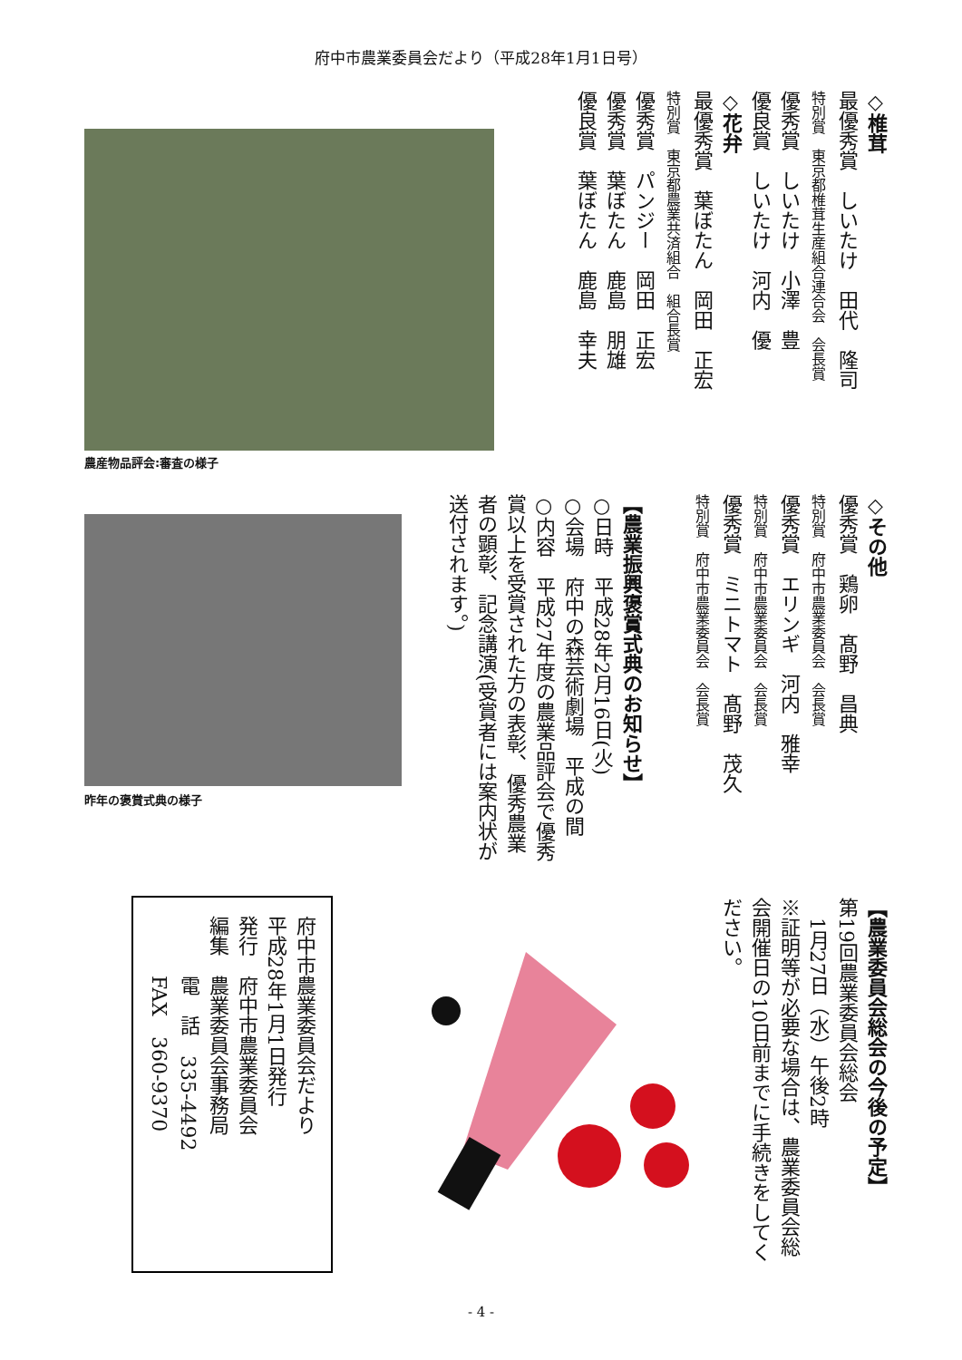府中市農業委員会だより（平成28年1月1日号）
◇椎茸
最優秀賞　しいたけ　田代　隆司
特別賞　東京都椎茸生産組合連合会　会長賞
優秀賞　しいたけ　小澤　豊
優良賞　しいたけ　河内　優
◇花弁
最優秀賞　葉ぼたん　岡田　正宏
特別賞　東京都農業共済組合　組合長賞
優秀賞　パンジー　岡田　正宏
優秀賞　葉ぼたん　鹿島　朋雄
優良賞　葉ぼたん　鹿島　幸夫
農産物品評会:審査の様子
◇その他
優秀賞　鶏卵　髙野　昌典
特別賞　府中市農業委員会　会長賞
優秀賞　エリンギ　河内　雅幸
特別賞　府中市農業委員会　会長賞
優秀賞　ミニトマト　髙野　茂久
特別賞　府中市農業委員会　会長賞
【農業振興褒賞式典のお知らせ】
○日時　平成28年2月16日(火)
○会場　府中の森芸術劇場　平成の間
○内容　平成27年度の農業品評会で優秀賞以上を受賞された方の表彰、優秀農業者の顕彰、記念講演(受賞者には案内状が送付されます。)
昨年の褒賞式典の様子
【農業委員会総会の今後の予定】
第19回農業委員会総会
　1月27日（水）午後2時
※証明等が必要な場合は、農業委員会総会開催日の10日前までに手続きをしてください。
府中市農業委員会だより
平成28年1月1日発行
発行　府中市農業委員会
編集　農業委員会事務局
　　　電　話　335-4492
　　　FAX　360-9370
- 4 -